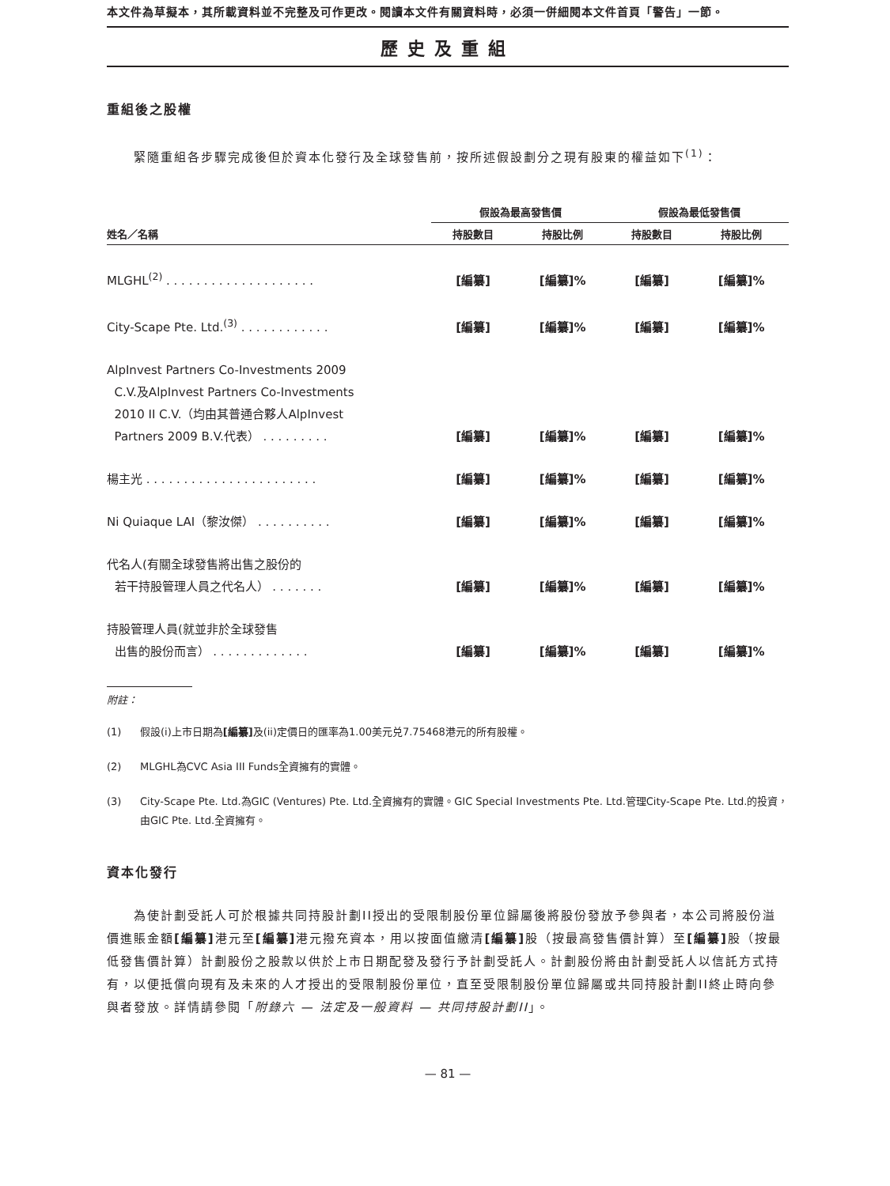本文件為草擬本，其所載資料並不完整及可作更改。閱讀本文件有關資料時，必須一併細閱本文件首頁「警告」一節。
歷史及重組
重組後之股權
　　緊隨重組各步驟完成後但於資本化發行及全球發售前，按所述假設劃分之現有股東的權益如下<sup>(1)</sup>：
| | 假設為最高發售價 | | 假設為最低發售價 | |
| --- | --- | --- | --- | --- |
| 姓名／名稱 | 持股數目 | 持股比例 | 持股數目 | 持股比例 |
| MLGHL<sup>(2)</sup> . . . . . . . . . . . . . . . . . . . . | [編纂] | [編纂]% | [編纂] | [編纂]% |
| City-Scape Pte. Ltd.<sup>(3)</sup> . . . . . . . . . . . . | [編纂] | [編纂]% | [編纂] | [編纂]% |
| AlpInvest Partners Co-Investments 2009 C.V.及AlpInvest Partners Co-Investments 2010 II C.V.（均由其普通合夥人AlpInvest Partners 2009 B.V.代表） . . . . . . . . . | [編纂] | [編纂]% | [編纂] | [編纂]% |
| 楊主光 . . . . . . . . . . . . . . . . . . . . . . . | [編纂] | [編纂]% | [編纂] | [編纂]% |
| Ni Quiaque LAI（黎汝傑） . . . . . . . . . . | [編纂] | [編纂]% | [編纂] | [編纂]% |
| 代名人(有關全球發售將出售之股份的 若干持股管理人員之代名人） . . . . . . . | [編纂] | [編纂]% | [編纂] | [編纂]% |
| 持股管理人員(就並非於全球發售 出售的股份而言） . . . . . . . . . . . . . | [編纂] | [編纂]% | [編纂] | [編纂]% |
附註：
(1) 假設(i)上市日期為[編纂] 及(ii)定價日的匯率為1.00美元兑7.75468港元的所有股權。
(2) MLGHL為CVC Asia III Funds全資擁有的實體。
(3) City-Scape Pte. Ltd.為GIC (Ventures) Pte. Ltd.全資擁有的實體。GIC Special Investments Pte. Ltd.管理City-Scape Pte. Ltd.的投資，由GIC Pte. Ltd.全資擁有。
資本化發行
　　為使計劃受託人可於根據共同持股計劃II授出的受限制股份單位歸屬後將股份發放予參與者，本公司將股份溢價進賬金額[編纂] 港元至[編纂] 港元撥充資本，用以按面值繳清[編纂] 股（按最高發售價計算）至[編纂] 股（按最低發售價計算）計劃股份之股款以供於上市日期配發及發行予計劃受託人。計劃股份將由計劃受託人以信託方式持有，以便抵償向現有及未來的人才授出的受限制股份單位，直至受限制股份單位歸屬或共同持股計劃II終止時向參與者發放。詳情請參閱「附錄六 — 法定及一般資料 — 共同持股計劃II」。
— 81 —